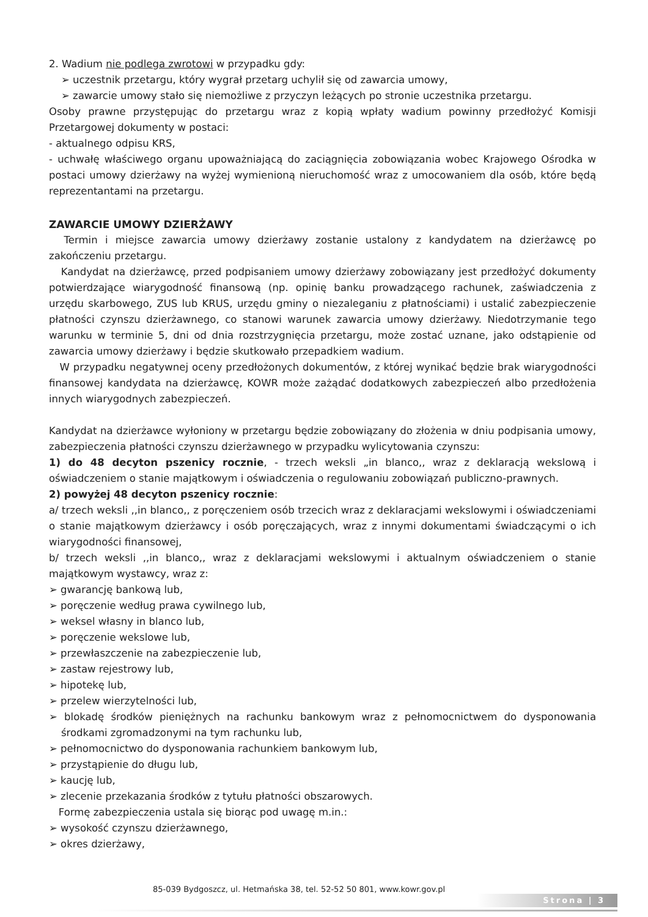2. Wadium nie podlega zwrotowi w przypadku gdy:
➢ uczestnik przetargu, który wygrał przetarg uchylił się od zawarcia umowy,
➢ zawarcie umowy stało się niemożliwe z przyczyn leżących po stronie uczestnika przetargu.
Osoby prawne przystępując do przetargu wraz z kopią wpłaty wadium powinny przedłożyć Komisji Przetargowej dokumenty w postaci:
- aktualnego odpisu KRS,
- uchwałę właściwego organu upoważniającą do zaciągnięcia zobowiązania wobec Krajowego Ośrodka w postaci umowy dzierżawy na wyżej wymienioną nieruchomość wraz z umocowaniem dla osób, które będą reprezentantami na przetargu.
ZAWARCIE UMOWY DZIERŻAWY
Termin i miejsce zawarcia umowy dzierżawy zostanie ustalony z kandydatem na dzierżawcę po zakończeniu przetargu.
Kandydat na dzierżawcę, przed podpisaniem umowy dzierżawy zobowiązany jest przedłożyć dokumenty potwierdzające wiarygodność finansową (np. opinię banku prowadzącego rachunek, zaświadczenia z urzędu skarbowego, ZUS lub KRUS, urzędu gminy o niezaleganiu z płatnościami) i ustalić zabezpieczenie płatności czynszu dzierżawnego, co stanowi warunek zawarcia umowy dzierżawy. Niedotrzymanie tego warunku w terminie 5, dni od dnia rozstrzygnięcia przetargu, może zostać uznane, jako odstąpienie od zawarcia umowy dzierżawy i będzie skutkowało przepadkiem wadium.
W przypadku negatywnej oceny przedłożonych dokumentów, z której wynikać będzie brak wiarygodności finansowej kandydata na dzierżawcę, KOWR może zażądać dodatkowych zabezpieczeń albo przedłożenia innych wiarygodnych zabezpieczeń.
Kandydat na dzierżawce wyłoniony w przetargu będzie zobowiązany do złożenia w dniu podpisania umowy, zabezpieczenia płatności czynszu dzierżawnego w przypadku wylicytowania czynszu:
1) do 48 decyton pszenicy rocznie, - trzech weksli „in blanco,, wraz z deklaracją wekslową i oświadczeniem o stanie majątkowym i oświadczenia o regulowaniu zobowiązań publiczno-prawnych.
2) powyżej 48 decyton pszenicy rocznie:
a/ trzech weksli ,,in blanco,, z poręczeniem osób trzecich wraz z deklaracjami wekslowymi i oświadczeniami o stanie majątkowym dzierżawcy i osób poręczających, wraz z innymi dokumentami świadczącymi o ich wiarygodności finansowej,
b/ trzech weksli ,,in blanco,, wraz z deklaracjami wekslowymi i aktualnym oświadczeniem o stanie majątkowym wystawcy, wraz z:
➢ gwarancję bankową lub,
➢ poręczenie według prawa cywilnego lub,
➢ weksel własny in blanco lub,
➢ poręczenie wekslowe lub,
➢ przewłaszczenie na zabezpieczenie lub,
➢ zastaw rejestrowy lub,
➢ hipotekę lub,
➢ przelew wierzytelności lub,
➢ blokadę środków pieniężnych na rachunku bankowym wraz z pełnomocnictwem do dysponowania środkami zgromadzonymi na tym rachunku lub,
➢ pełnomocnictwo do dysponowania rachunkiem bankowym lub,
➢ przystąpienie do długu lub,
➢ kaucję lub,
➢ zlecenie przekazania środków z tytułu płatności obszarowych.
Formę zabezpieczenia ustala się biorąc pod uwagę m.in.:
➢ wysokość czynszu dzierżawnego,
➢ okres dzierżawy,
85-039 Bydgoszcz, ul. Hetmańska 38, tel. 52-52 50 801, www.kowr.gov.pl
Strona | 3